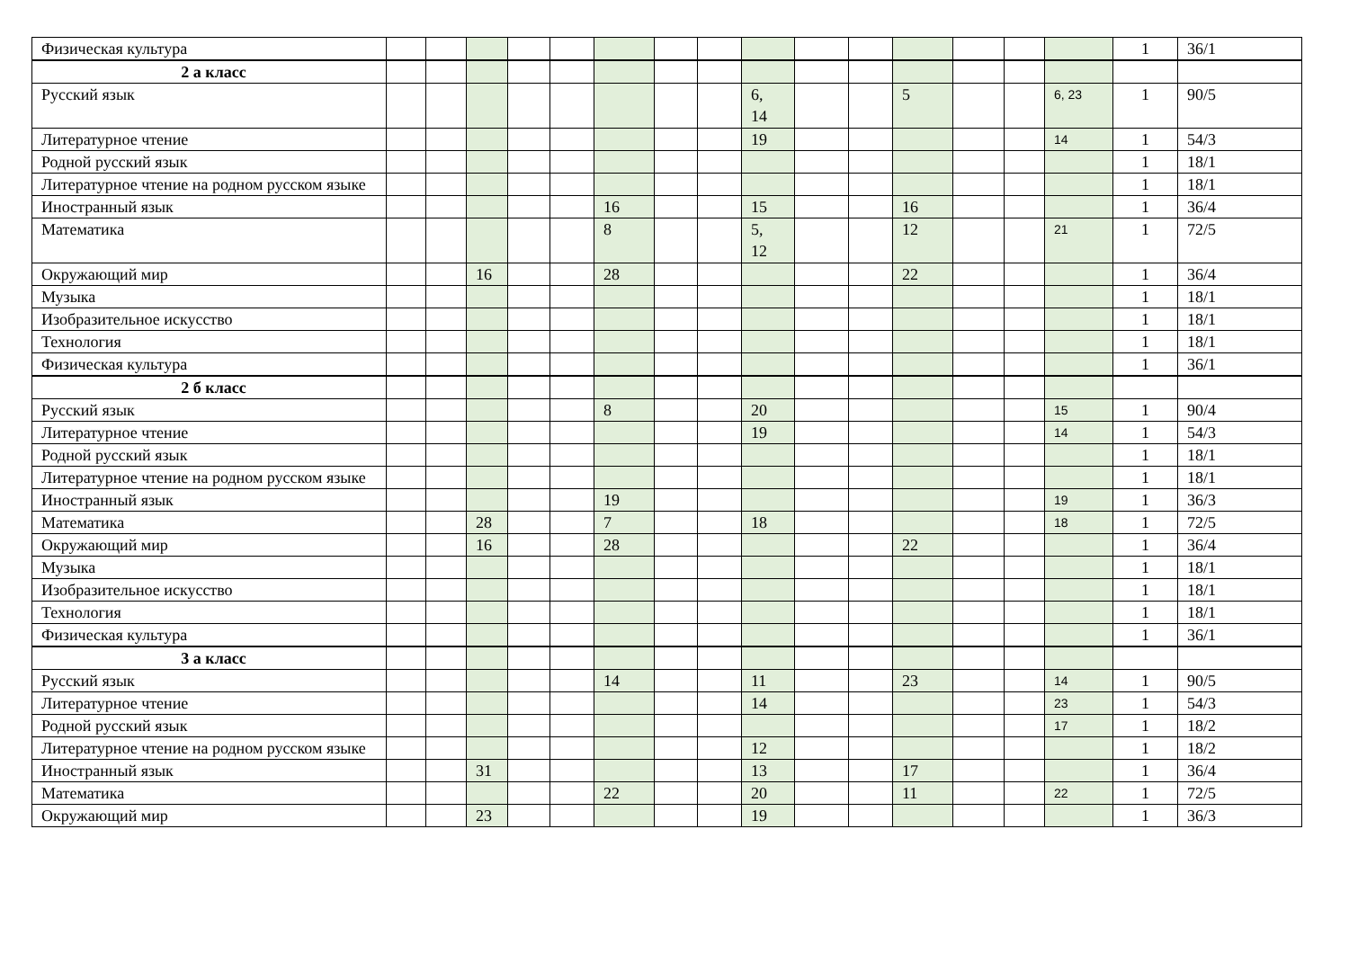| Физическая культура | | | | | | | | | | | | | | | | 1 | 36/1 |
| 2 а класс | | | | | | | | | | | | | | | | | |
| Русский язык | | | | | | | | | 6, 14 | | | 5 | | | 6, 23 | 1 | 90/5 |
| Литературное чтение | | | | | | | | | 19 | | | | | | 14 | 1 | 54/3 |
| Родной русский язык | | | | | | | | | | | | | | | | 1 | 18/1 |
| Литературное чтение на родном русском языке | | | | | | | | | | | | | | | | 1 | 18/1 |
| Иностранный язык | | | | | | 16 | | | 15 | | | 16 | | | | 1 | 36/4 |
| Математика | | | | | | 8 | | | 5, 12 | | | 12 | | | 21 | 1 | 72/5 |
| Окружающий мир | | | 16 | | | 28 | | | | | | 22 | | | | 1 | 36/4 |
| Музыка | | | | | | | | | | | | | | | | 1 | 18/1 |
| Изобразительное искусство | | | | | | | | | | | | | | | | 1 | 18/1 |
| Технология | | | | | | | | | | | | | | | | 1 | 18/1 |
| Физическая культура | | | | | | | | | | | | | | | | 1 | 36/1 |
| 2 б класс | | | | | | | | | | | | | | | | | |
| Русский язык | | | | | | 8 | | | 20 | | | | | | 15 | 1 | 90/4 |
| Литературное чтение | | | | | | | | | 19 | | | | | | 14 | 1 | 54/3 |
| Родной русский язык | | | | | | | | | | | | | | | | 1 | 18/1 |
| Литературное чтение на родном русском языке | | | | | | | | | | | | | | | | 1 | 18/1 |
| Иностранный язык | | | | | | 19 | | | | | | | | | 19 | 1 | 36/3 |
| Математика | | | 28 | | | 7 | | | 18 | | | | | | 18 | 1 | 72/5 |
| Окружающий мир | | | 16 | | | 28 | | | | | | 22 | | | | 1 | 36/4 |
| Музыка | | | | | | | | | | | | | | | | 1 | 18/1 |
| Изобразительное искусство | | | | | | | | | | | | | | | | 1 | 18/1 |
| Технология | | | | | | | | | | | | | | | | 1 | 18/1 |
| Физическая культура | | | | | | | | | | | | | | | | 1 | 36/1 |
| 3 а класс | | | | | | | | | | | | | | | | | |
| Русский язык | | | | | | 14 | | | 11 | | | 23 | | | 14 | 1 | 90/5 |
| Литературное чтение | | | | | | | | | 14 | | | | | | 23 | 1 | 54/3 |
| Родной русский язык | | | | | | | | | | | | | | | 17 | 1 | 18/2 |
| Литературное чтение на родном русском языке | | | | | | | | | 12 | | | | | | | 1 | 18/2 |
| Иностранный язык | | | 31 | | | | | | 13 | | | 17 | | | | 1 | 36/4 |
| Математика | | | | | | 22 | | | 20 | | | 11 | | | 22 | 1 | 72/5 |
| Окружающий мир | | | 23 | | | | | | 19 | | | | | | | 1 | 36/3 |